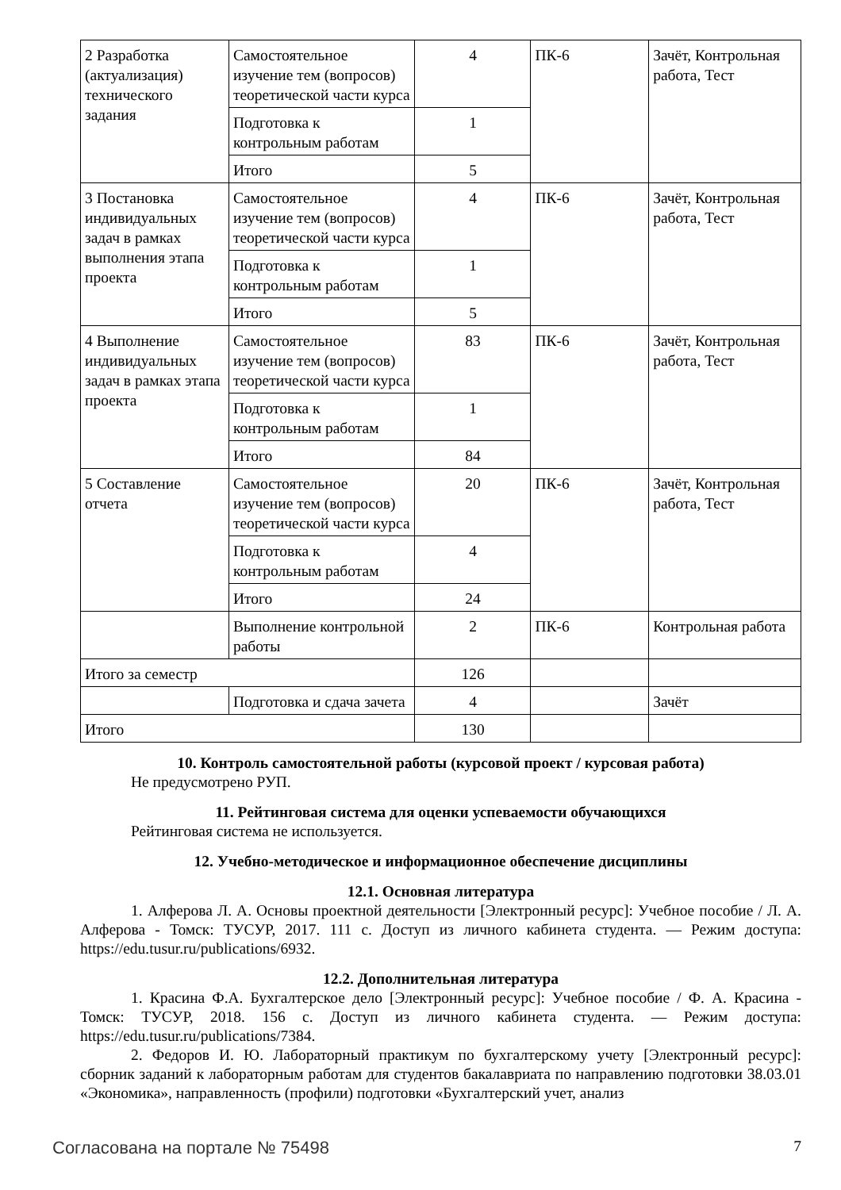| 2 Разработка (актуализация) технического задания | Самостоятельное изучение тем (вопросов) теоретической части курса | 4 | ПК-6 | Зачёт, Контрольная работа, Тест |
| | Подготовка к контрольным работам | 1 | | |
| | Итого | 5 | | |
| 3 Постановка индивидуальных задач в рамках выполнения этапа проекта | Самостоятельное изучение тем (вопросов) теоретической части курса | 4 | ПК-6 | Зачёт, Контрольная работа, Тест |
| | Подготовка к контрольным работам | 1 | | |
| | Итого | 5 | | |
| 4 Выполнение индивидуальных задач в рамках этапа проекта | Самостоятельное изучение тем (вопросов) теоретической части курса | 83 | ПК-6 | Зачёт, Контрольная работа, Тест |
| | Подготовка к контрольным работам | 1 | | |
| | Итого | 84 | | |
| 5 Составление отчета | Самостоятельное изучение тем (вопросов) теоретической части курса | 20 | ПК-6 | Зачёт, Контрольная работа, Тест |
| | Подготовка к контрольным работам | 4 | | |
| | Итого | 24 | | |
| | Выполнение контрольной работы | 2 | ПК-6 | Контрольная работа |
| Итого за семестр | | 126 | | |
| | Подготовка и сдача зачета | 4 | | Зачёт |
| Итого | | 130 | | |
10. Контроль самостоятельной работы (курсовой проект / курсовая работа)
Не предусмотрено РУП.
11. Рейтинговая система для оценки успеваемости обучающихся
Рейтинговая система не используется.
12. Учебно-методическое и информационное обеспечение дисциплины
12.1. Основная литература
1. Алферова Л. А. Основы проектной деятельности [Электронный ресурс]: Учебное пособие / Л. А. Алферова - Томск: ТУСУР, 2017. 111 с. Доступ из личного кабинета студента. — Режим доступа: https://edu.tusur.ru/publications/6932.
12.2. Дополнительная литература
1. Красина Ф.А. Бухгалтерское дело [Электронный ресурс]: Учебное пособие / Ф. А. Красина - Томск: ТУСУР, 2018. 156 с. Доступ из личного кабинета студента. — Режим доступа: https://edu.tusur.ru/publications/7384.
2. Федоров И. Ю. Лабораторный практикум по бухгалтерскому учету [Электронный ресурс]: сборник заданий к лабораторным работам для студентов бакалавриата по направлению подготовки 38.03.01 «Экономика», направленность (профили) подготовки «Бухгалтерский учет, анализ
Согласована на портале № 75498 7